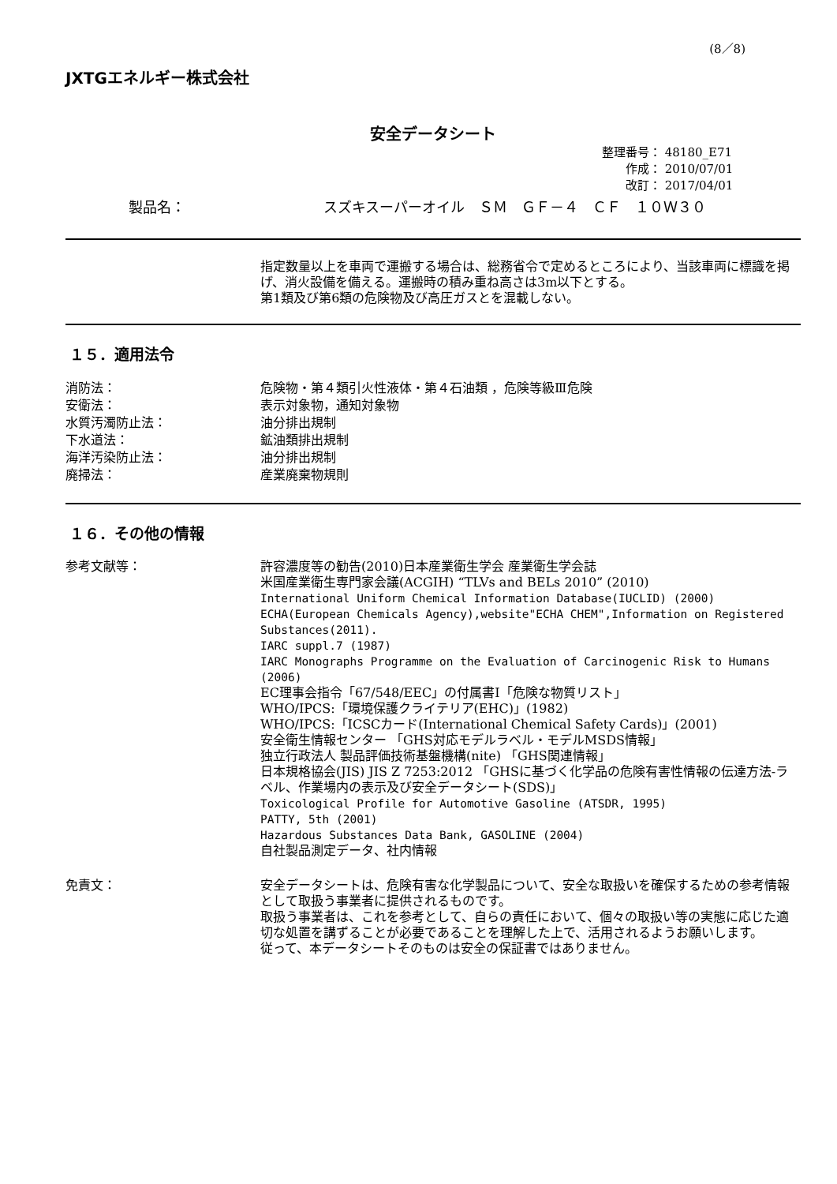(8／8)
JXTGエネルギー株式会社
安全データシート
整理番号： 48180_E71
作成： 2010/07/01
改訂： 2017/04/01
製品名： スズキスーパーオイル　ＳＭ　ＧＦ－４　ＣＦ　１０Ｗ３０
指定数量以上を車両で運搬する場合は、総務省令で定めるところにより、当該車両に標識を掲げ、消火設備を備える。運搬時の積み重ね高さは3m以下とする。
第1類及び第6類の危険物及び高圧ガスとを混載しない。
１５．適用法令
消防法：
安衛法：
水質汚濁防止法：
下水道法：
海洋汚染防止法：
廃掃法：
危険物・第４類引火性液体・第４石油類 ，危険等級Ⅲ危険
表示対象物，通知対象物
油分排出規制
鉱油類排出規制
油分排出規制
産業廃棄物規則
１６．その他の情報
参考文献等： 許容濃度等の勧告(2010)日本産業衛生学会 産業衛生学会誌
米国産業衛生専門家会議(ACGIH) “TLVs and BELs 2010” (2010)
International Uniform Chemical Information Database(IUCLID) (2000)
ECHA(European Chemicals Agency),website"ECHA CHEM",Information on Registered Substances(2011).
IARC suppl.7 (1987)
IARC Monographs Programme on the Evaluation of Carcinogenic Risk to Humans (2006)
EC理事会指令「67/548/EEC」の付属書Ⅰ「危険な物質リスト」
WHO/IPCS:「環境保護クライテリア(EHC)」(1982)
WHO/IPCS:「ICSCカード(International Chemical Safety Cards)」(2001)
安全衛生情報センター 「GHS対応モデルラベル・モデルMSDS情報」
独立行政法人 製品評価技術基盤機構(nite) 「GHS関連情報」
日本規格協会(JIS) JIS Z 7253:2012 「GHSに基づく化学品の危険有害性情報の伝達方法-ラベル、作業場内の表示及び安全データシート(SDS)」
Toxicological Profile for Automotive Gasoline (ATSDR, 1995)
PATTY, 5th (2001)
Hazardous Substances Data Bank, GASOLINE (2004)
自社製品測定データ、社内情報
免責文： 安全データシートは、危険有害な化学製品について、安全な取扱いを確保するための参考情報として取扱う事業者に提供されるものです。
取扱う事業者は、これを参考として、自らの責任において、個々の取扱い等の実態に応じた適切な処置を講ずることが必要であることを理解した上で、活用されるようお願いします。
従って、本データシートそのものは安全の保証書ではありません。